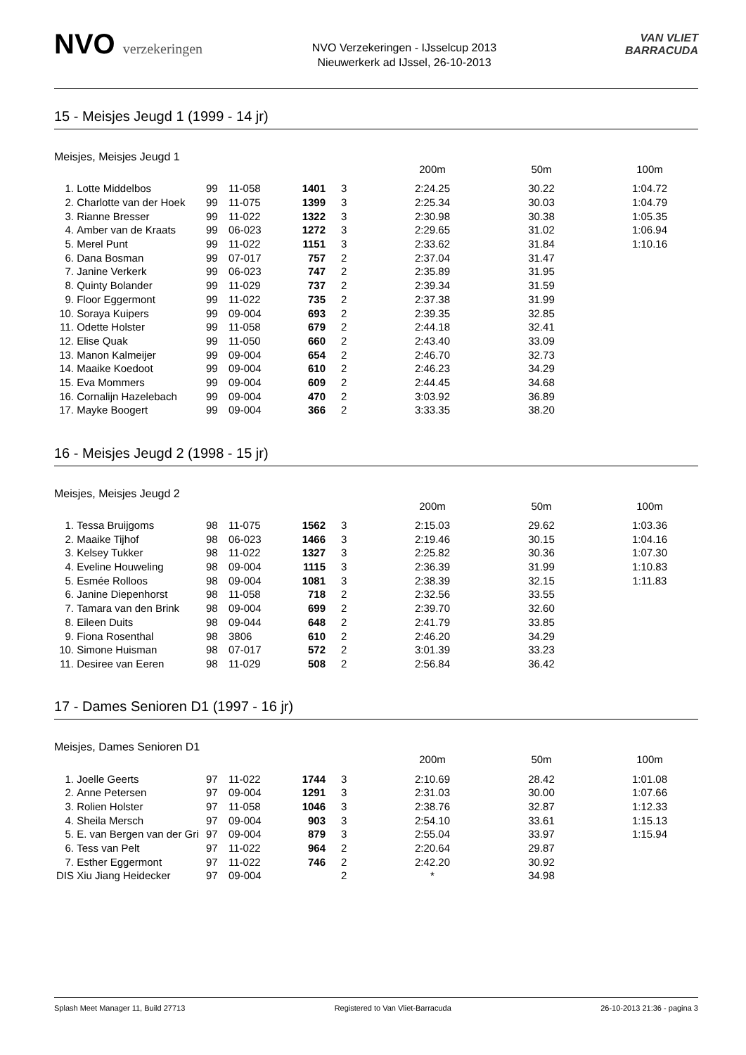NVO verzekeringen
NVO Verzekeringen - IJsselcup 2013
Nieuwerkerk ad IJssel, 26-10-2013
VAN VLIET
BARRACUDA
15 - Meisjes Jeugd 1 (1999 - 14 jr)
Meisjes, Meisjes Jeugd 1
| | | | | | | 200m | 50m | 100m |
| --- | --- | --- | --- | --- | --- | --- | --- | --- |
| 1. | Lotte Middelbos | 99 | 11-058 | 1401 | 3 | 2:24.25 | 30.22 | 1:04.72 |
| 2. | Charlotte van der Hoek | 99 | 11-075 | 1399 | 3 | 2:25.34 | 30.03 | 1:04.79 |
| 3. | Rianne Bresser | 99 | 11-022 | 1322 | 3 | 2:30.98 | 30.38 | 1:05.35 |
| 4. | Amber van de Kraats | 99 | 06-023 | 1272 | 3 | 2:29.65 | 31.02 | 1:06.94 |
| 5. | Merel Punt | 99 | 11-022 | 1151 | 3 | 2:33.62 | 31.84 | 1:10.16 |
| 6. | Dana Bosman | 99 | 07-017 | 757 | 2 | 2:37.04 | 31.47 | |
| 7. | Janine Verkerk | 99 | 06-023 | 747 | 2 | 2:35.89 | 31.95 | |
| 8. | Quinty Bolander | 99 | 11-029 | 737 | 2 | 2:39.34 | 31.59 | |
| 9. | Floor Eggermont | 99 | 11-022 | 735 | 2 | 2:37.38 | 31.99 | |
| 10. | Soraya Kuipers | 99 | 09-004 | 693 | 2 | 2:39.35 | 32.85 | |
| 11. | Odette Holster | 99 | 11-058 | 679 | 2 | 2:44.18 | 32.41 | |
| 12. | Elise Quak | 99 | 11-050 | 660 | 2 | 2:43.40 | 33.09 | |
| 13. | Manon Kalmeijer | 99 | 09-004 | 654 | 2 | 2:46.70 | 32.73 | |
| 14. | Maaike Koedoot | 99 | 09-004 | 610 | 2 | 2:46.23 | 34.29 | |
| 15. | Eva Mommers | 99 | 09-004 | 609 | 2 | 2:44.45 | 34.68 | |
| 16. | Cornalijn Hazelebach | 99 | 09-004 | 470 | 2 | 3:03.92 | 36.89 | |
| 17. | Mayke Boogert | 99 | 09-004 | 366 | 2 | 3:33.35 | 38.20 | |
16 - Meisjes Jeugd 2 (1998 - 15 jr)
Meisjes, Meisjes Jeugd 2
| | | | | | | 200m | 50m | 100m |
| --- | --- | --- | --- | --- | --- | --- | --- | --- |
| 1. | Tessa Bruijgoms | 98 | 11-075 | 1562 | 3 | 2:15.03 | 29.62 | 1:03.36 |
| 2. | Maaike Tijhof | 98 | 06-023 | 1466 | 3 | 2:19.46 | 30.15 | 1:04.16 |
| 3. | Kelsey Tukker | 98 | 11-022 | 1327 | 3 | 2:25.82 | 30.36 | 1:07.30 |
| 4. | Eveline Houweling | 98 | 09-004 | 1115 | 3 | 2:36.39 | 31.99 | 1:10.83 |
| 5. | Esmée Rolloos | 98 | 09-004 | 1081 | 3 | 2:38.39 | 32.15 | 1:11.83 |
| 6. | Janine Diepenhorst | 98 | 11-058 | 718 | 2 | 2:32.56 | 33.55 | |
| 7. | Tamara van den Brink | 98 | 09-004 | 699 | 2 | 2:39.70 | 32.60 | |
| 8. | Eileen Duits | 98 | 09-044 | 648 | 2 | 2:41.79 | 33.85 | |
| 9. | Fiona Rosenthal | 98 | 3806 | 610 | 2 | 2:46.20 | 34.29 | |
| 10. | Simone Huisman | 98 | 07-017 | 572 | 2 | 3:01.39 | 33.23 | |
| 11. | Desiree van Eeren | 98 | 11-029 | 508 | 2 | 2:56.84 | 36.42 | |
17 - Dames Senioren D1 (1997 - 16 jr)
Meisjes, Dames Senioren D1
| | | | | | | 200m | 50m | 100m |
| --- | --- | --- | --- | --- | --- | --- | --- | --- |
| 1. | Joelle Geerts | 97 | 11-022 | 1744 | 3 | 2:10.69 | 28.42 | 1:01.08 |
| 2. | Anne Petersen | 97 | 09-004 | 1291 | 3 | 2:31.03 | 30.00 | 1:07.66 |
| 3. | Rolien Holster | 97 | 11-058 | 1046 | 3 | 2:38.76 | 32.87 | 1:12.33 |
| 4. | Sheila Mersch | 97 | 09-004 | 903 | 3 | 2:54.10 | 33.61 | 1:15.13 |
| 5. | E. van Bergen van der Gri | 97 | 09-004 | 879 | 3 | 2:55.04 | 33.97 | 1:15.94 |
| 6. | Tess van Pelt | 97 | 11-022 | 964 | 2 | 2:20.64 | 29.87 | |
| 7. | Esther Eggermont | 97 | 11-022 | 746 | 2 | 2:42.20 | 30.92 | |
| DIS | Xiu Jiang Heidecker | 97 | 09-004 | | 2 | * | 34.98 | |
Splash Meet Manager 11, Build 27713 Registered to Van Vliet-Barracuda 26-10-2013 21:36 - pagina 3